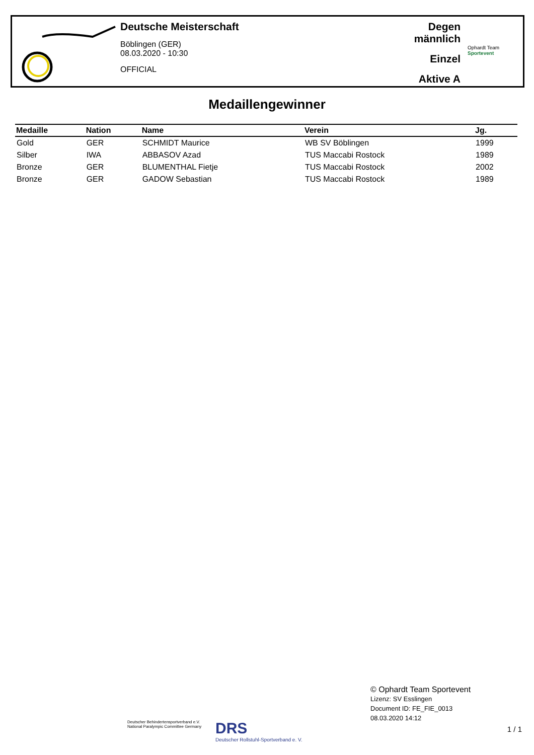Deutsche Meisterschaft
Böblingen (GER)
08.03.2020 - 10:30
OFFICIAL
Degen männlich
Einzel
Aktive A
Ophardt Team
Sportevent
Medaillengewinner
| Medaille | Nation | Name | Verein | Jg. |
| --- | --- | --- | --- | --- |
| Gold | GER | SCHMIDT Maurice | WB SV Böblingen | 1999 |
| Silber | IWA | ABBASOV Azad | TUS Maccabi Rostock | 1989 |
| Bronze | GER | BLUMENTHAL Fietje | TUS Maccabi Rostock | 2002 |
| Bronze | GER | GADOW Sebastian | TUS Maccabi Rostock | 1989 |
Deutscher Behindertensportverband e.V.
National Paralympic Committee Germany
DRS
Deutscher Rollstuhl-Sportverband e. V.
© Ophardt Team Sportevent
Lizenz: SV Esslingen
Document ID: FE_FIE_0013
08.03.2020 14:12
1 / 1